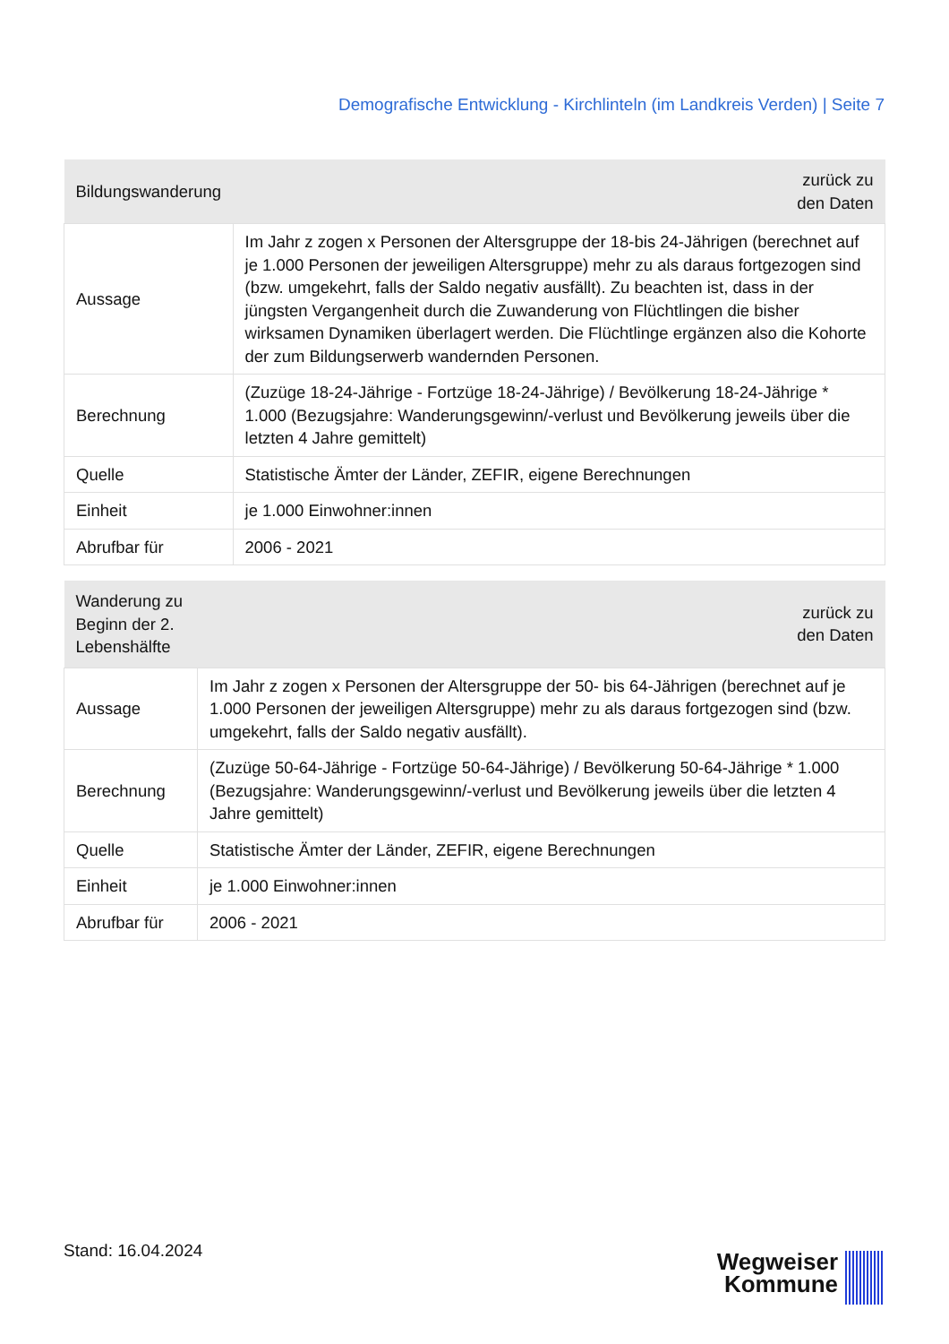Demografische Entwicklung - Kirchlinteln (im Landkreis Verden) | Seite 7
| Bildungswanderung | zurück zu den Daten |
| --- | --- |
| Aussage | Im Jahr z zogen x Personen der Altersgruppe der 18-bis 24-Jährigen (berechnet auf je 1.000 Personen der jeweiligen Altersgruppe) mehr zu als daraus fortgezogen sind (bzw. umgekehrt, falls der Saldo negativ ausfällt). Zu beachten ist, dass in der jüngsten Vergangenheit durch die Zuwanderung von Flüchtlingen die bisher wirksamen Dynamiken überlagert werden. Die Flüchtlinge ergänzen also die Kohorte der zum Bildungserwerb wandernden Personen. |
| Berechnung | (Zuzüge 18-24-Jährige - Fortzüge 18-24-Jährige) / Bevölkerung 18-24-Jährige * 1.000 (Bezugsjahre: Wanderungsgewinn/-verlust und Bevölkerung jeweils über die letzten 4 Jahre gemittelt) |
| Quelle | Statistische Ämter der Länder, ZEFIR, eigene Berechnungen |
| Einheit | je 1.000 Einwohner:innen |
| Abrufbar für | 2006 - 2021 |
| Wanderung zu Beginn der 2. Lebenshälfte | zurück zu den Daten |
| --- | --- |
| Aussage | Im Jahr z zogen x Personen der Altersgruppe der 50- bis 64-Jährigen (berechnet auf je 1.000 Personen der jeweiligen Altersgruppe) mehr zu als daraus fortgezogen sind (bzw. umgekehrt, falls der Saldo negativ ausfällt). |
| Berechnung | (Zuzüge 50-64-Jährige - Fortzüge 50-64-Jährige) / Bevölkerung 50-64-Jährige * 1.000 (Bezugsjahre: Wanderungsgewinn/-verlust und Bevölkerung jeweils über die letzten 4 Jahre gemittelt) |
| Quelle | Statistische Ämter der Länder, ZEFIR, eigene Berechnungen |
| Einheit | je 1.000 Einwohner:innen |
| Abrufbar für | 2006 - 2021 |
Stand: 16.04.2024
Wegweiser
Kommune